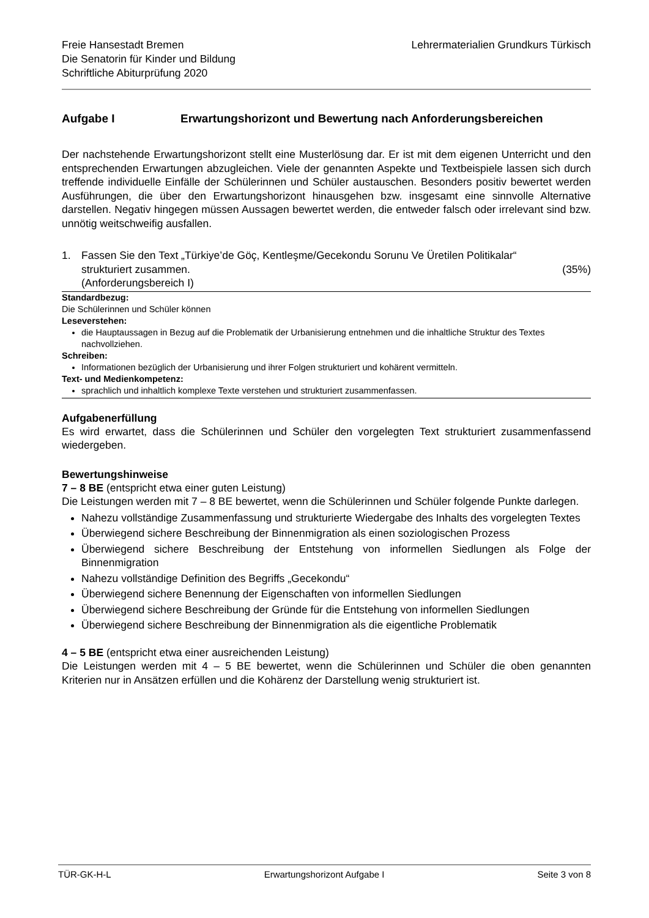Freie Hansestadt Bremen
Die Senatorin für Kinder und Bildung
Schriftliche Abiturprüfung 2020
Lehrermaterialien Grundkurs Türkisch
Aufgabe I Erwartungshorizont und Bewertung nach Anforderungsbereichen
Der nachstehende Erwartungshorizont stellt eine Musterlösung dar. Er ist mit dem eigenen Unterricht und den entsprechenden Erwartungen abzugleichen. Viele der genannten Aspekte und Textbeispiele lassen sich durch treffende individuelle Einfälle der Schülerinnen und Schüler austauschen. Besonders positiv bewertet werden Ausführungen, die über den Erwartungshorizont hinausgehen bzw. insgesamt eine sinnvolle Alternative darstellen. Negativ hingegen müssen Aussagen bewertet werden, die entweder falsch oder irrelevant sind bzw. unnötig weitschweifig ausfallen.
1. Fassen Sie den Text „Türkiye’de Göç, Kentleşme/Gecekondu Sorunu Ve Üretilen Politikalar“
strukturiert zusammen. (35%)
(Anforderungsbereich I)
Standardbezug:
Die Schülerinnen und Schüler können
Leseverstehen:
die Hauptaussagen in Bezug auf die Problematik der Urbanisierung entnehmen und die inhaltliche Struktur des Textes nachvollziehen.
Schreiben:
Informationen bezüglich der Urbanisierung und ihrer Folgen strukturiert und kohärent vermitteln.
Text- und Medienkompetenz:
sprachlich und inhaltlich komplexe Texte verstehen und strukturiert zusammenfassen.
Aufgabenerfüllung
Es wird erwartet, dass die Schülerinnen und Schüler den vorgelegten Text strukturiert zusammenfassend wiedergeben.
Bewertungshinweise
7 – 8 BE (entspricht etwa einer guten Leistung)
Die Leistungen werden mit 7 – 8 BE bewertet, wenn die Schülerinnen und Schüler folgende Punkte darlegen.
Nahezu vollständige Zusammenfassung und strukturierte Wiedergabe des Inhalts des vorgelegten Textes
Überwiegend sichere Beschreibung der Binnenmigration als einen soziologischen Prozess
Überwiegend sichere Beschreibung der Entstehung von informellen Siedlungen als Folge der Binnenmigration
Nahezu vollständige Definition des Begriffs „Gecekondu“
Überwiegend sichere Benennung der Eigenschaften von informellen Siedlungen
Überwiegend sichere Beschreibung der Gründe für die Entstehung von informellen Siedlungen
Überwiegend sichere Beschreibung der Binnenmigration als die eigentliche Problematik
4 – 5 BE (entspricht etwa einer ausreichenden Leistung)
Die Leistungen werden mit 4 – 5 BE bewertet, wenn die Schülerinnen und Schüler die oben genannten Kriterien nur in Ansätzen erfüllen und die Kohärenz der Darstellung wenig strukturiert ist.
TÜR-GK-H-L Erwartungshorizont Aufgabe I Seite 3 von 8